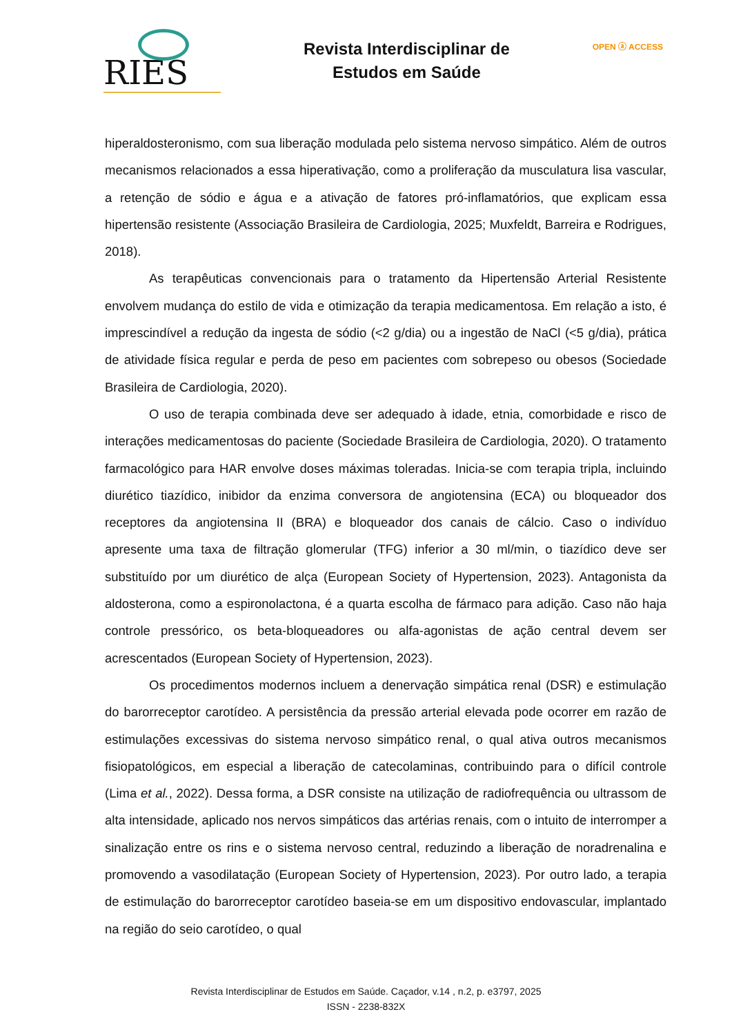RIES
Revista Interdisciplinar de
Estudos em Saúde
OPEN ⓐ ACCESS
hiperaldosteronismo, com sua liberação modulada pelo sistema nervoso simpático. Além de outros mecanismos relacionados a essa hiperativação, como a proliferação da musculatura lisa vascular, a retenção de sódio e água e a ativação de fatores pró-inflamatórios, que explicam essa hipertensão resistente (Associação Brasileira de Cardiologia, 2025; Muxfeldt, Barreira e Rodrigues, 2018).
As terapêuticas convencionais para o tratamento da Hipertensão Arterial Resistente envolvem mudança do estilo de vida e otimização da terapia medicamentosa. Em relação a isto, é imprescindível a redução da ingesta de sódio (<2 g/dia) ou a ingestão de NaCl (<5 g/dia), prática de atividade física regular e perda de peso em pacientes com sobrepeso ou obesos (Sociedade Brasileira de Cardiologia, 2020).
O uso de terapia combinada deve ser adequado à idade, etnia, comorbidade e risco de interações medicamentosas do paciente (Sociedade Brasileira de Cardiologia, 2020). O tratamento farmacológico para HAR envolve doses máximas toleradas. Inicia-se com terapia tripla, incluindo diurético tiazídico, inibidor da enzima conversora de angiotensina (ECA) ou bloqueador dos receptores da angiotensina II (BRA) e bloqueador dos canais de cálcio. Caso o indivíduo apresente uma taxa de filtração glomerular (TFG) inferior a 30 ml/min, o tiazídico deve ser substituído por um diurético de alça (European Society of Hypertension, 2023). Antagonista da aldosterona, como a espironolactona, é a quarta escolha de fármaco para adição. Caso não haja controle pressórico, os beta-bloqueadores ou alfa-agonistas de ação central devem ser acrescentados (European Society of Hypertension, 2023).
Os procedimentos modernos incluem a denervação simpática renal (DSR) e estimulação do barorreceptor carotídeo. A persistência da pressão arterial elevada pode ocorrer em razão de estimulações excessivas do sistema nervoso simpático renal, o qual ativa outros mecanismos fisiopatológicos, em especial a liberação de catecolaminas, contribuindo para o difícil controle (Lima et al., 2022). Dessa forma, a DSR consiste na utilização de radiofrequência ou ultrassom de alta intensidade, aplicado nos nervos simpáticos das artérias renais, com o intuito de interromper a sinalização entre os rins e o sistema nervoso central, reduzindo a liberação de noradrenalina e promovendo a vasodilatação (European Society of Hypertension, 2023). Por outro lado, a terapia de estimulação do barorreceptor carotídeo baseia-se em um dispositivo endovascular, implantado na região do seio carotídeo, o qual
Revista Interdisciplinar de Estudos em Saúde. Caçador, v.14 , n.2, p. e3797, 2025
ISSN - 2238-832X